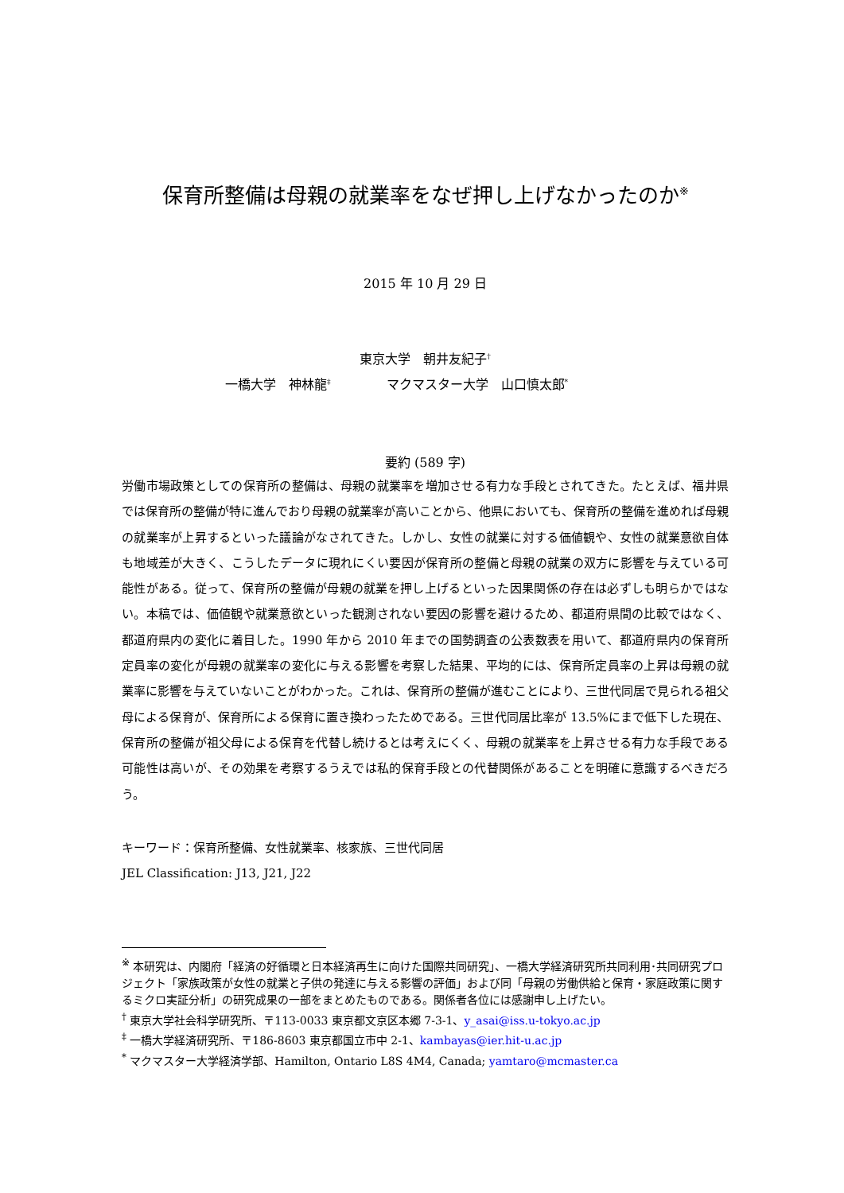保育所整備は母親の就業率をなぜ押し上げなかったのか<sup>※</sup>
2015 年 10 月 29 日
東京大学　朝井友紀子<sup>†</sup>
一橋大学　神林龍<sup>‡</sup> マクマスター大学　山口慎太郎<sup>*</sup>
要約 (589 字)
労働市場政策としての保育所の整備は、母親の就業率を増加させる有力な手段とされてきた。たとえば、福井県では保育所の整備が特に進んでおり母親の就業率が高いことから、他県においても、保育所の整備を進めれば母親の就業率が上昇するといった議論がなされてきた。しかし、女性の就業に対する価値観や、女性の就業意欲自体も地域差が大きく、こうしたデータに現れにくい要因が保育所の整備と母親の就業の双方に影響を与えている可能性がある。従って、保育所の整備が母親の就業を押し上げるといった因果関係の存在は必ずしも明らかではない。本稿では、価値観や就業意欲といった観測されない要因の影響を避けるため、都道府県間の比較ではなく、都道府県内の変化に着目した。1990 年から 2010 年までの国勢調査の公表数表を用いて、都道府県内の保育所定員率の変化が母親の就業率の変化に与える影響を考察した結果、平均的には、保育所定員率の上昇は母親の就業率に影響を与えていないことがわかった。これは、保育所の整備が進むことにより、三世代同居で見られる祖父母による保育が、保育所による保育に置き換わったためである。三世代同居比率が 13.5%にまで低下した現在、保育所の整備が祖父母による保育を代替し続けるとは考えにくく、母親の就業率を上昇させる有力な手段である可能性は高いが、その効果を考察するうえでは私的保育手段との代替関係があることを明確に意識するべきだろう。
キーワード：保育所整備、女性就業率、核家族、三世代同居
JEL Classification: J13, J21, J22
<sup>※</sup> 本研究は、内閣府「経済の好循環と日本経済再生に向けた国際共同研究」、一橋大学経済研究所共同利用･共同研究プロジェクト「家族政策が女性の就業と子供の発達に与える影響の評価」および同「母親の労働供給と保育・家庭政策に関するミクロ実証分析」の研究成果の一部をまとめたものである。関係者各位には感謝申し上げたい。
<sup>†</sup> 東京大学社会科学研究所、〒113-0033 東京都文京区本郷 7-3-1、y_asai@iss.u-tokyo.ac.jp
<sup>‡</sup> 一橋大学経済研究所、〒186-8603 東京都国立市中 2-1、kambayas@ier.hit-u.ac.jp
<sup>*</sup> マクマスター大学経済学部、Hamilton, Ontario L8S 4M4, Canada; yamtaro@mcmaster.ca